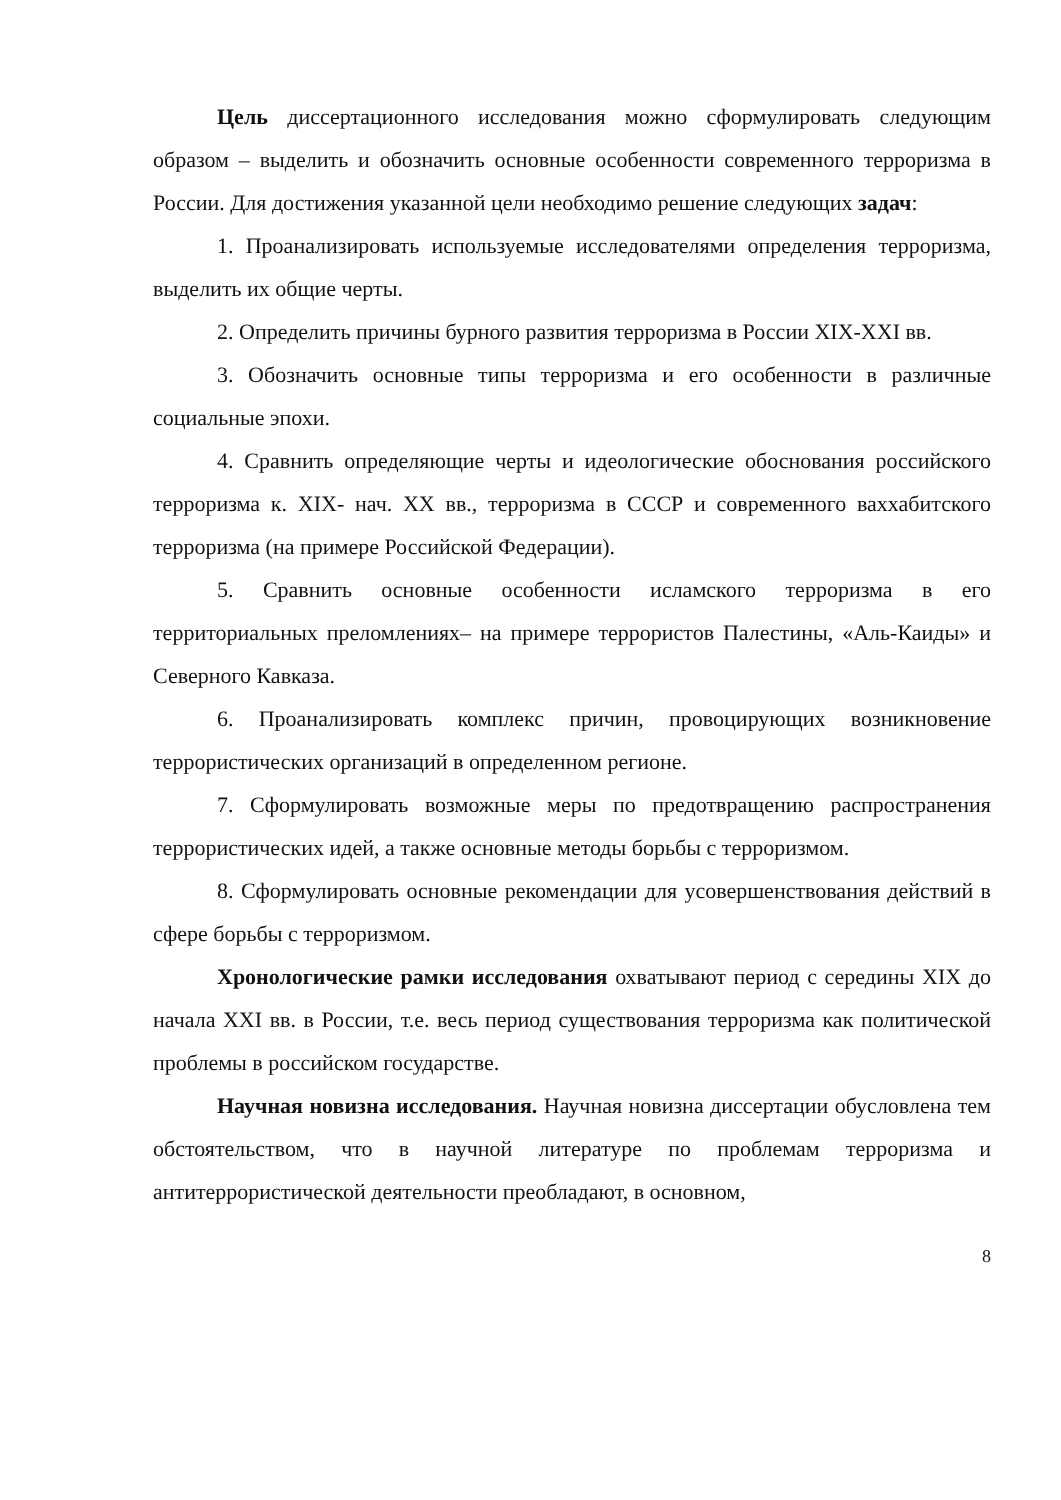Цель диссертационного исследования можно сформулировать следующим образом – выделить и обозначить основные особенности современного терроризма в России. Для достижения указанной цели необходимо решение следующих задач:
1. Проанализировать используемые исследователями определения терроризма, выделить их общие черты.
2. Определить причины бурного развития терроризма в России XIX-XXI вв.
3. Обозначить основные типы терроризма и его особенности в различные социальные эпохи.
4. Сравнить определяющие черты и идеологические обоснования российского терроризма к. XIX- нач. XX вв., терроризма в СССР и современного ваххабитского терроризма (на примере Российской Федерации).
5. Сравнить основные особенности исламского терроризма в его территориальных преломлениях– на примере террористов Палестины, «Аль-Каиды» и Северного Кавказа.
6. Проанализировать комплекс причин, провоцирующих возникновение террористических организаций в определенном регионе.
7. Сформулировать возможные меры по предотвращению распространения террористических идей, а также основные методы борьбы с терроризмом.
8. Сформулировать основные рекомендации для усовершенствования действий в сфере борьбы с терроризмом.
Хронологические рамки исследования охватывают период с середины XIX до начала XXI вв. в России, т.е. весь период существования терроризма как политической проблемы в российском государстве.
Научная новизна исследования. Научная новизна диссертации обусловлена тем обстоятельством, что в научной литературе по проблемам терроризма и антитеррористической деятельности преобладают, в основном,
8